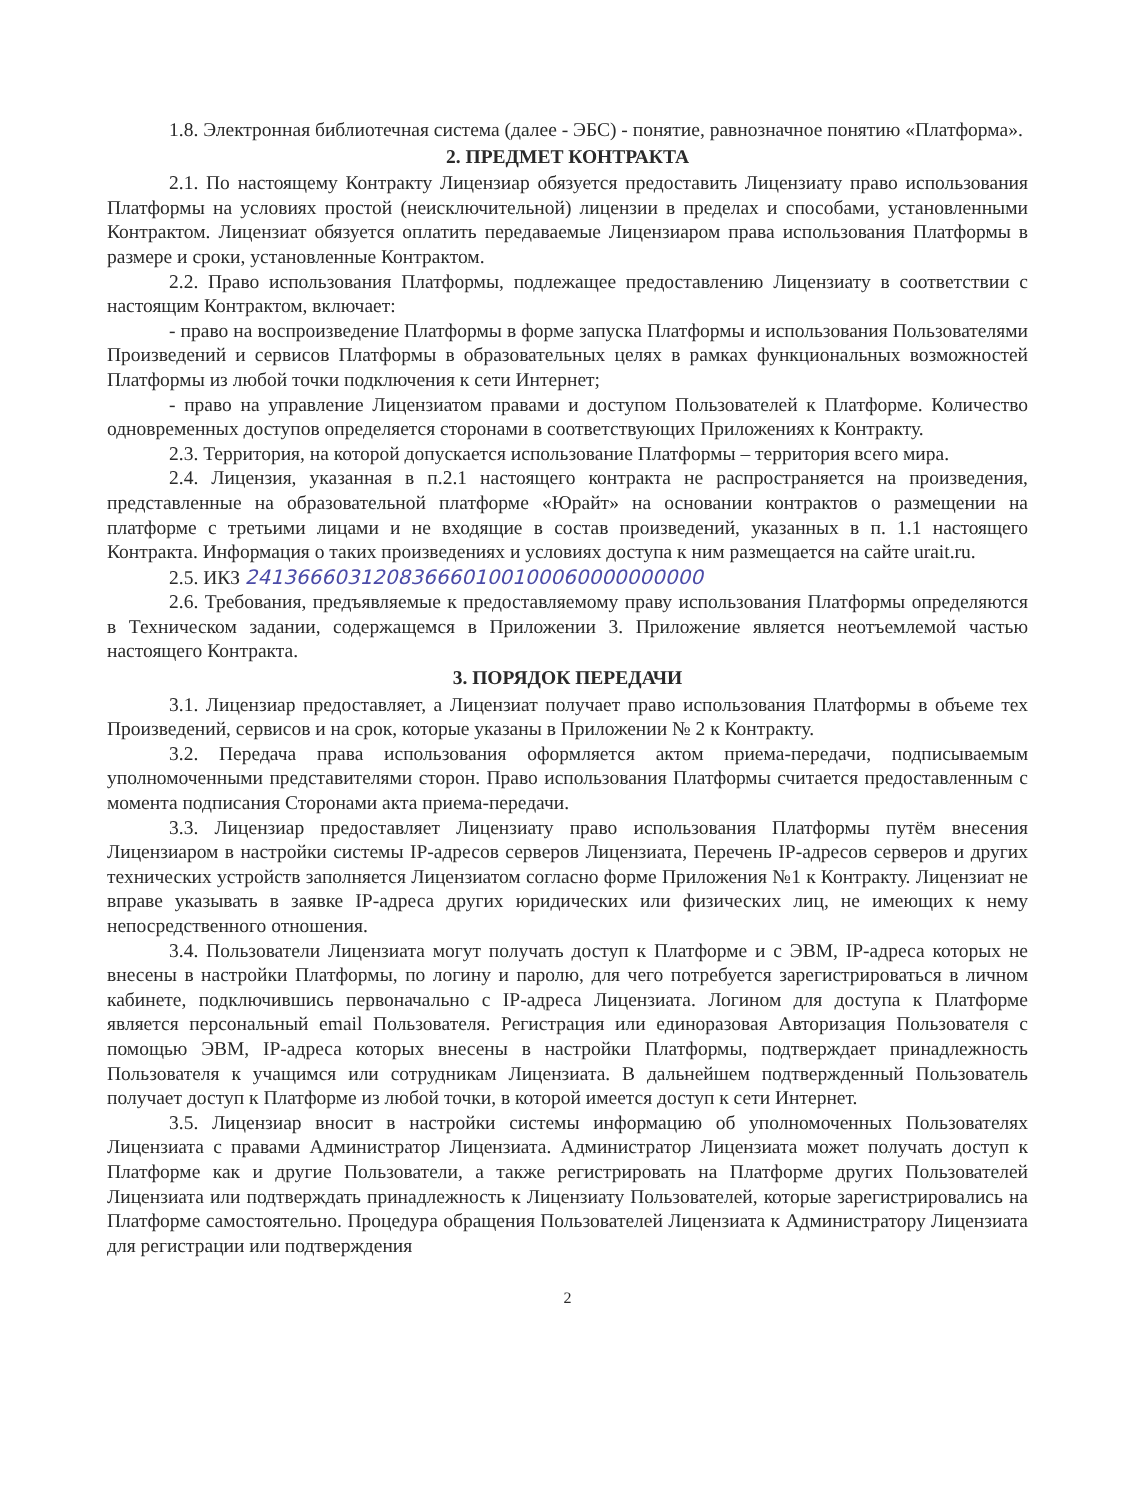1.8. Электронная библиотечная система (далее - ЭБС) - понятие, равнозначное понятию «Платформа».
2. ПРЕДМЕТ КОНТРАКТА
2.1. По настоящему Контракту Лицензиар обязуется предоставить Лицензиату право использования Платформы на условиях простой (неисключительной) лицензии в пределах и способами, установленными Контрактом. Лицензиат обязуется оплатить передаваемые Лицензиаром права использования Платформы в размере и сроки, установленные Контрактом.
2.2. Право использования Платформы, подлежащее предоставлению Лицензиату в соответствии с настоящим Контрактом, включает:
- право на воспроизведение Платформы в форме запуска Платформы и использования Пользователями Произведений и сервисов Платформы в образовательных целях в рамках функциональных возможностей Платформы из любой точки подключения к сети Интернет;
- право на управление Лицензиатом правами и доступом Пользователей к Платформе. Количество одновременных доступов определяется сторонами в соответствующих Приложениях к Контракту.
2.3. Территория, на которой допускается использование Платформы – территория всего мира.
2.4. Лицензия, указанная в п.2.1 настоящего контракта не распространяется на произведения, представленные на образовательной платформе «Юрайт» на основании контрактов о размещении на платформе с третьими лицами и не входящие в состав произведений, указанных в п. 1.1 настоящего Контракта. Информация о таких произведениях и условиях доступа к ним размещается на сайте urait.ru.
2.5. ИКЗ 241366603120836660100100060000000000
2.6. Требования, предъявляемые к предоставляемому праву использования Платформы определяются в Техническом задании, содержащемся в Приложении 3. Приложение является неотъемлемой частью настоящего Контракта.
3. ПОРЯДОК ПЕРЕДАЧИ
3.1. Лицензиар предоставляет, а Лицензиат получает право использования Платформы в объеме тех Произведений, сервисов и на срок, которые указаны в Приложении № 2 к Контракту.
3.2. Передача права использования оформляется актом приема-передачи, подписываемым уполномоченными представителями сторон. Право использования Платформы считается предоставленным с момента подписания Сторонами акта приема-передачи.
3.3. Лицензиар предоставляет Лицензиату право использования Платформы путём внесения Лицензиаром в настройки системы IP-адресов серверов Лицензиата, Перечень IP-адресов серверов и других технических устройств заполняется Лицензиатом согласно форме Приложения №1 к Контракту. Лицензиат не вправе указывать в заявке IP-адреса других юридических или физических лиц, не имеющих к нему непосредственного отношения.
3.4. Пользователи Лицензиата могут получать доступ к Платформе и с ЭВМ, IP-адреса которых не внесены в настройки Платформы, по логину и паролю, для чего потребуется зарегистрироваться в личном кабинете, подключившись первоначально с IP-адреса Лицензиата. Логином для доступа к Платформе является персональный email Пользователя. Регистрация или единоразовая Авторизация Пользователя с помощью ЭВМ, IP-адреса которых внесены в настройки Платформы, подтверждает принадлежность Пользователя к учащимся или сотрудникам Лицензиата. В дальнейшем подтвержденный Пользователь получает доступ к Платформе из любой точки, в которой имеется доступ к сети Интернет.
3.5. Лицензиар вносит в настройки системы информацию об уполномоченных Пользователях Лицензиата с правами Администратор Лицензиата. Администратор Лицензиата может получать доступ к Платформе как и другие Пользователи, а также регистрировать на Платформе других Пользователей Лицензиата или подтверждать принадлежность к Лицензиату Пользователей, которые зарегистрировались на Платформе самостоятельно. Процедура обращения Пользователей Лицензиата к Администратору Лицензиата для регистрации или подтверждения
2